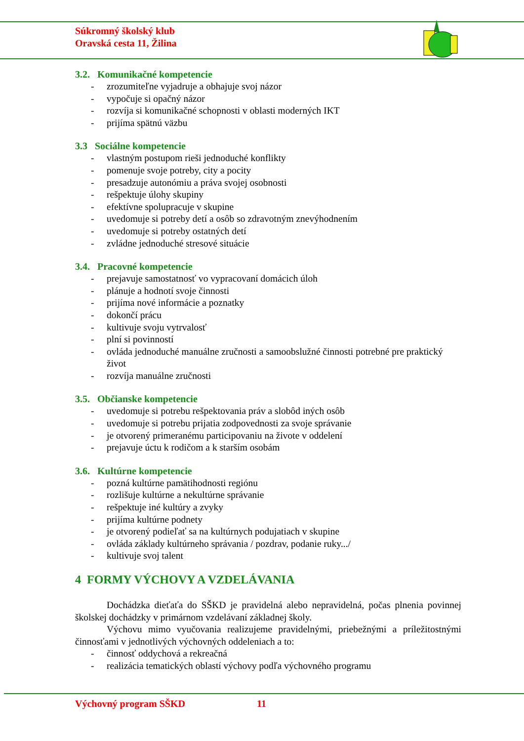Súkromný školský klub
Oravská cesta 11, Žilina
3.2. Komunikačné kompetencie
- zrozumiteľne vyjadruje a obhajuje svoj názor
- vypočuje si opačný názor
- rozvíja si komunikačné schopnosti v oblasti moderných IKT
- prijíma spätnú väzbu
3.3 Sociálne kompetencie
- vlastným postupom rieši jednoduché konflikty
- pomenuje svoje potreby, city a pocity
- presadzuje autonómiu a práva svojej osobnosti
- rešpektuje úlohy skupiny
- efektívne spolupracuje v skupine
- uvedomuje si potreby detí a osôb so zdravotným znevýhodnením
- uvedomuje si potreby ostatných detí
- zvládne jednoduché stresové situácie
3.4. Pracovné kompetencie
- prejavuje samostatnosť vo vypracovaní domácich úloh
- plánuje a hodnotí svoje činnosti
- prijíma nové informácie a poznatky
- dokončí prácu
- kultivuje svoju vytrvalosť
- plní si povinností
- ovláda jednoduché manuálne zručnosti a samoobslužné činnosti potrebné pre praktický život
- rozvíja manuálne zručnosti
3.5. Občianske kompetencie
- uvedomuje si potrebu rešpektovania práv a slobôd iných osôb
- uvedomuje si potrebu prijatia zodpovednosti za svoje správanie
- je otvorený primeranému participovaniu na živote v oddelení
- prejavuje úctu k rodičom a k starším osobám
3.6. Kultúrne kompetencie
- pozná kultúrne pamätihodnosti regiónu
- rozlišuje kultúrne a nekultúrne správanie
- rešpektuje iné kultúry a zvyky
- prijíma kultúrne podnety
- je otvorený podieľať sa na kultúrnych podujatiach v skupine
- ovláda základy kultúrneho správania / pozdrav, podanie ruky.../
- kultivuje svoj talent
4 FORMY VÝCHOVY A VZDELÁVANIA
Dochádzka dieťaťa do SŠKD je pravidelná alebo nepravidelná, počas plnenia povinnej školskej dochádzky v primárnom vzdelávaní základnej školy.
Výchovu mimo vyučovania realizujeme pravidelnými, priebežnými a príležitostnými činnosťami v jednotlivých výchovných oddeleniach a to:
- činnosť oddychová a rekreačná
- realizácia tematických oblastí výchovy podľa výchovného programu
Výchovný program SŠKD 11